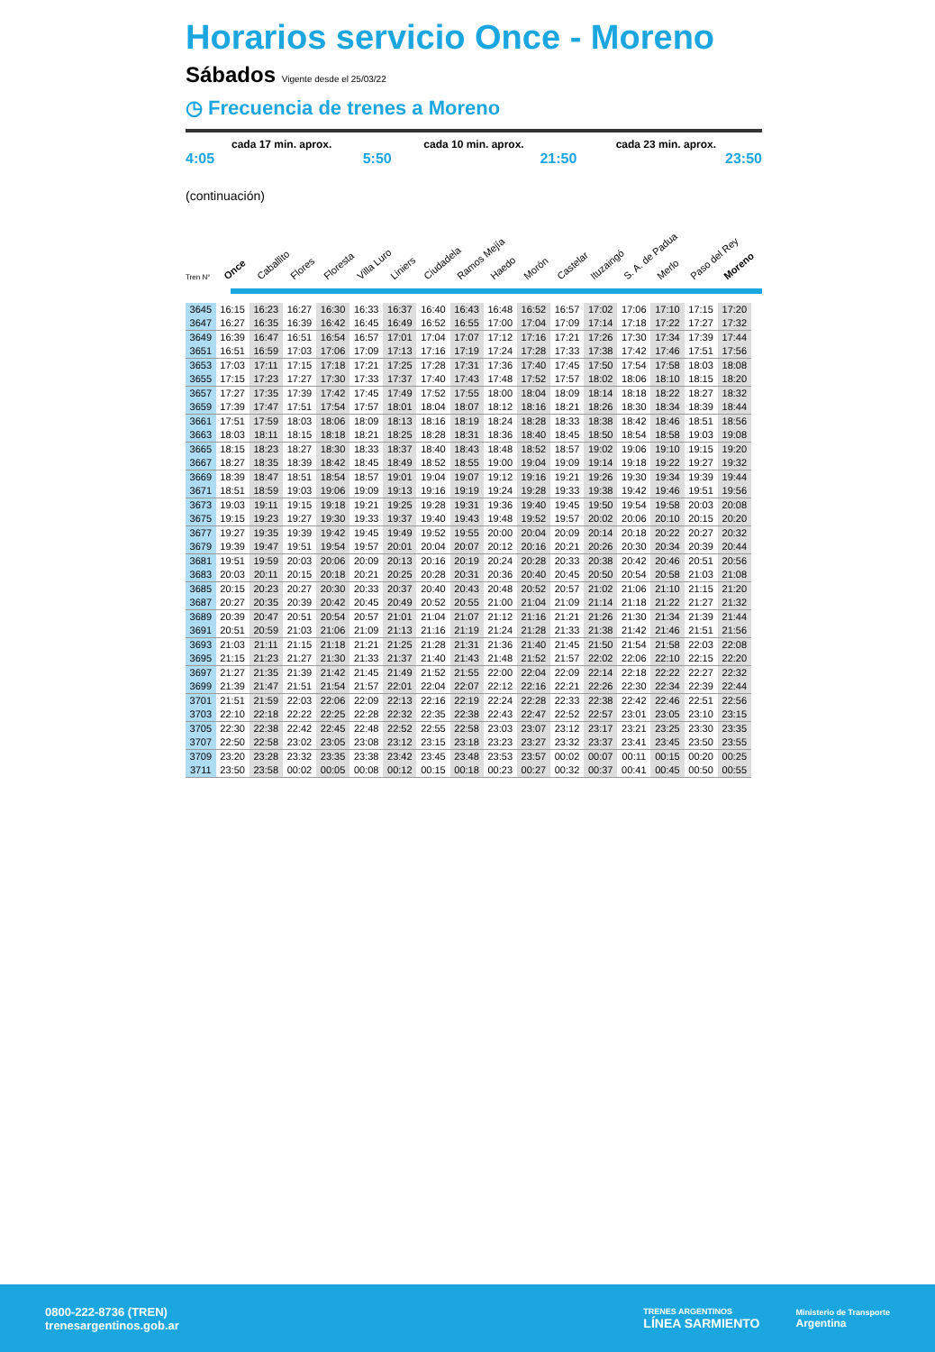Horarios servicio Once - Moreno
Sábados Vigente desde el 25/03/22
◷ Frecuencia de trenes a Moreno
cada 17 min. aprox. cada 10 min. aprox. cada 23 min. aprox.
4:05 5:50 21:50 23:50
(continuación)
Once Caballito Flores Floresta Villa Luro Liniers Ciudadela Ramos Mejía Haedo Morón Castelar Ituzaingó S. A. de Padua Merlo Paso del Rey Moreno
Tren N°
| 3645 | 16:15 | 16:23 | 16:27 | 16:30 | 16:33 | 16:37 | 16:40 | 16:43 | 16:48 | 16:52 | 16:57 | 17:02 | 17:06 | 17:10 | 17:15 | 17:20 |
| 3647 | 16:27 | 16:35 | 16:39 | 16:42 | 16:45 | 16:49 | 16:52 | 16:55 | 17:00 | 17:04 | 17:09 | 17:14 | 17:18 | 17:22 | 17:27 | 17:32 |
| 3649 | 16:39 | 16:47 | 16:51 | 16:54 | 16:57 | 17:01 | 17:04 | 17:07 | 17:12 | 17:16 | 17:21 | 17:26 | 17:30 | 17:34 | 17:39 | 17:44 |
| 3651 | 16:51 | 16:59 | 17:03 | 17:06 | 17:09 | 17:13 | 17:16 | 17:19 | 17:24 | 17:28 | 17:33 | 17:38 | 17:42 | 17:46 | 17:51 | 17:56 |
| 3653 | 17:03 | 17:11 | 17:15 | 17:18 | 17:21 | 17:25 | 17:28 | 17:31 | 17:36 | 17:40 | 17:45 | 17:50 | 17:54 | 17:58 | 18:03 | 18:08 |
| 3655 | 17:15 | 17:23 | 17:27 | 17:30 | 17:33 | 17:37 | 17:40 | 17:43 | 17:48 | 17:52 | 17:57 | 18:02 | 18:06 | 18:10 | 18:15 | 18:20 |
| 3657 | 17:27 | 17:35 | 17:39 | 17:42 | 17:45 | 17:49 | 17:52 | 17:55 | 18:00 | 18:04 | 18:09 | 18:14 | 18:18 | 18:22 | 18:27 | 18:32 |
| 3659 | 17:39 | 17:47 | 17:51 | 17:54 | 17:57 | 18:01 | 18:04 | 18:07 | 18:12 | 18:16 | 18:21 | 18:26 | 18:30 | 18:34 | 18:39 | 18:44 |
| 3661 | 17:51 | 17:59 | 18:03 | 18:06 | 18:09 | 18:13 | 18:16 | 18:19 | 18:24 | 18:28 | 18:33 | 18:38 | 18:42 | 18:46 | 18:51 | 18:56 |
| 3663 | 18:03 | 18:11 | 18:15 | 18:18 | 18:21 | 18:25 | 18:28 | 18:31 | 18:36 | 18:40 | 18:45 | 18:50 | 18:54 | 18:58 | 19:03 | 19:08 |
| 3665 | 18:15 | 18:23 | 18:27 | 18:30 | 18:33 | 18:37 | 18:40 | 18:43 | 18:48 | 18:52 | 18:57 | 19:02 | 19:06 | 19:10 | 19:15 | 19:20 |
| 3667 | 18:27 | 18:35 | 18:39 | 18:42 | 18:45 | 18:49 | 18:52 | 18:55 | 19:00 | 19:04 | 19:09 | 19:14 | 19:18 | 19:22 | 19:27 | 19:32 |
| 3669 | 18:39 | 18:47 | 18:51 | 18:54 | 18:57 | 19:01 | 19:04 | 19:07 | 19:12 | 19:16 | 19:21 | 19:26 | 19:30 | 19:34 | 19:39 | 19:44 |
| 3671 | 18:51 | 18:59 | 19:03 | 19:06 | 19:09 | 19:13 | 19:16 | 19:19 | 19:24 | 19:28 | 19:33 | 19:38 | 19:42 | 19:46 | 19:51 | 19:56 |
| 3673 | 19:03 | 19:11 | 19:15 | 19:18 | 19:21 | 19:25 | 19:28 | 19:31 | 19:36 | 19:40 | 19:45 | 19:50 | 19:54 | 19:58 | 20:03 | 20:08 |
| 3675 | 19:15 | 19:23 | 19:27 | 19:30 | 19:33 | 19:37 | 19:40 | 19:43 | 19:48 | 19:52 | 19:57 | 20:02 | 20:06 | 20:10 | 20:15 | 20:20 |
| 3677 | 19:27 | 19:35 | 19:39 | 19:42 | 19:45 | 19:49 | 19:52 | 19:55 | 20:00 | 20:04 | 20:09 | 20:14 | 20:18 | 20:22 | 20:27 | 20:32 |
| 3679 | 19:39 | 19:47 | 19:51 | 19:54 | 19:57 | 20:01 | 20:04 | 20:07 | 20:12 | 20:16 | 20:21 | 20:26 | 20:30 | 20:34 | 20:39 | 20:44 |
| 3681 | 19:51 | 19:59 | 20:03 | 20:06 | 20:09 | 20:13 | 20:16 | 20:19 | 20:24 | 20:28 | 20:33 | 20:38 | 20:42 | 20:46 | 20:51 | 20:56 |
| 3683 | 20:03 | 20:11 | 20:15 | 20:18 | 20:21 | 20:25 | 20:28 | 20:31 | 20:36 | 20:40 | 20:45 | 20:50 | 20:54 | 20:58 | 21:03 | 21:08 |
| 3685 | 20:15 | 20:23 | 20:27 | 20:30 | 20:33 | 20:37 | 20:40 | 20:43 | 20:48 | 20:52 | 20:57 | 21:02 | 21:06 | 21:10 | 21:15 | 21:20 |
| 3687 | 20:27 | 20:35 | 20:39 | 20:42 | 20:45 | 20:49 | 20:52 | 20:55 | 21:00 | 21:04 | 21:09 | 21:14 | 21:18 | 21:22 | 21:27 | 21:32 |
| 3689 | 20:39 | 20:47 | 20:51 | 20:54 | 20:57 | 21:01 | 21:04 | 21:07 | 21:12 | 21:16 | 21:21 | 21:26 | 21:30 | 21:34 | 21:39 | 21:44 |
| 3691 | 20:51 | 20:59 | 21:03 | 21:06 | 21:09 | 21:13 | 21:16 | 21:19 | 21:24 | 21:28 | 21:33 | 21:38 | 21:42 | 21:46 | 21:51 | 21:56 |
| 3693 | 21:03 | 21:11 | 21:15 | 21:18 | 21:21 | 21:25 | 21:28 | 21:31 | 21:36 | 21:40 | 21:45 | 21:50 | 21:54 | 21:58 | 22:03 | 22:08 |
| 3695 | 21:15 | 21:23 | 21:27 | 21:30 | 21:33 | 21:37 | 21:40 | 21:43 | 21:48 | 21:52 | 21:57 | 22:02 | 22:06 | 22:10 | 22:15 | 22:20 |
| 3697 | 21:27 | 21:35 | 21:39 | 21:42 | 21:45 | 21:49 | 21:52 | 21:55 | 22:00 | 22:04 | 22:09 | 22:14 | 22:18 | 22:22 | 22:27 | 22:32 |
| 3699 | 21:39 | 21:47 | 21:51 | 21:54 | 21:57 | 22:01 | 22:04 | 22:07 | 22:12 | 22:16 | 22:21 | 22:26 | 22:30 | 22:34 | 22:39 | 22:44 |
| 3701 | 21:51 | 21:59 | 22:03 | 22:06 | 22:09 | 22:13 | 22:16 | 22:19 | 22:24 | 22:28 | 22:33 | 22:38 | 22:42 | 22:46 | 22:51 | 22:56 |
| 3703 | 22:10 | 22:18 | 22:22 | 22:25 | 22:28 | 22:32 | 22:35 | 22:38 | 22:43 | 22:47 | 22:52 | 22:57 | 23:01 | 23:05 | 23:10 | 23:15 |
| 3705 | 22:30 | 22:38 | 22:42 | 22:45 | 22:48 | 22:52 | 22:55 | 22:58 | 23:03 | 23:07 | 23:12 | 23:17 | 23:21 | 23:25 | 23:30 | 23:35 |
| 3707 | 22:50 | 22:58 | 23:02 | 23:05 | 23:08 | 23:12 | 23:15 | 23:18 | 23:23 | 23:27 | 23:32 | 23:37 | 23:41 | 23:45 | 23:50 | 23:55 |
| 3709 | 23:20 | 23:28 | 23:32 | 23:35 | 23:38 | 23:42 | 23:45 | 23:48 | 23:53 | 23:57 | 00:02 | 00:07 | 00:11 | 00:15 | 00:20 | 00:25 |
| 3711 | 23:50 | 23:58 | 00:02 | 00:05 | 00:08 | 00:12 | 00:15 | 00:18 | 00:23 | 00:27 | 00:32 | 00:37 | 00:41 | 00:45 | 00:50 | 00:55 |
0800-222-8736 (TREN)
trenesargentinos.gob.ar
TRENES ARGENTINOS
LÍNEA SARMIENTO
Ministerio de Transporte
Argentina